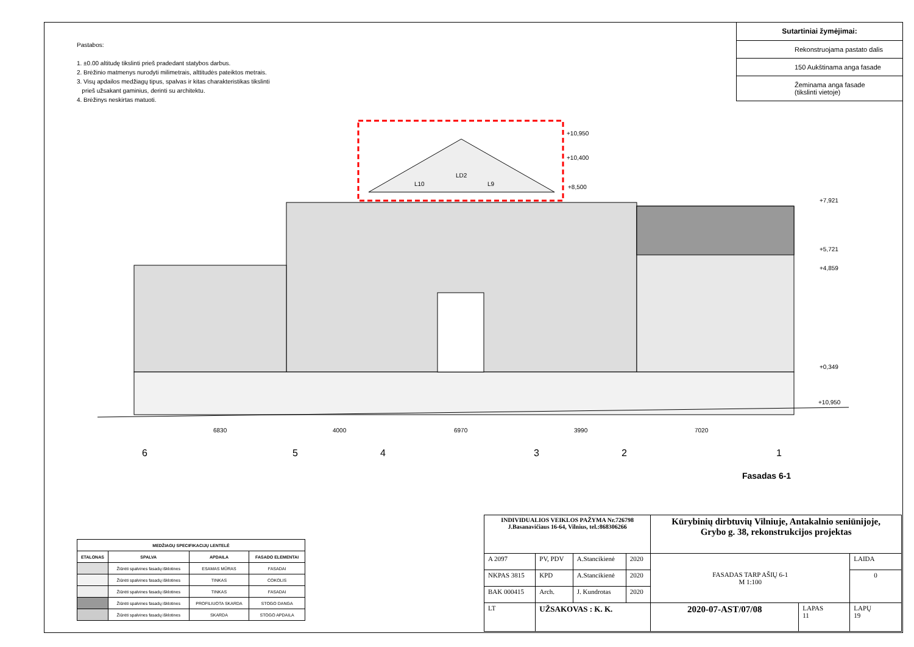Pastabos:
1. ±0.00 altitudę tikslinti prieš pradedant statybos darbus.
2. Brėžinio matmenys nurodyti milimetrais, alttitudės pateiktos metrais.
3. Visų apdailos medžiagų tipus, spalvas ir kitas charakteristikas tikslinti
prieš užsakant gaminius, derinti su architektu.
4. Brėžinys neskirtas matuoti.
Sutartiniai žymėjimai:
Rekonstruojama pastato dalis
150 Aukštinama anga fasade
Žeminama anga fasade
(tikslinti vietoje)
L10
LD2
L9
+10,950
+10,400
+8,500
+7,921
+5,721
+4,859
+0,349
+10,950
6830
4000
6970
3990
7020
6
5
4
3
2
1
Fasadas 6-1
| MEDŽIAGŲ SPECIFIKACIJŲ LENTELĖ | | | |
| --- | --- | --- | --- |
| ETALONAS | SPALVA | APDAILA | FASADO ELEMENTAI |
| | Žiūrėti spalvines fasadų išklotines | ESAMAS MŪRAS | FASADAI |
| | Žiūrėti spalvines fasadų išklotines | TINKAS | COKOLIS |
| | Žiūrėti spalvines fasadų išklotines | TINKAS | FASADAI |
| | Žiūrėti spalvines fasadų išklotines | PROFILIUOTA SKARDA | STOGO DANGA |
| | Žiūrėti spalvines fasadų išklotines | SKARDA | STOGO APDAILA |
| INDIVIDUALIOS VEIKLOS PAŽYMA Nr.726798 J.Basanavičiaus 16-64, Vilnius, tel.:868306266 | | | | Kūrybinių dirbtuvių Vilniuje, Antakalnio seniūnijoje, Grybo g. 38, rekonstrukcijos projektas | | |
| A 2097 | PV, PDV | A.Stancikienė | 2020 | FASADAS TARP AŠIŲ 6-1 M 1:100 | | LAIDA |
| NKPAS 3815 | KPD | A.Stancikienė | 2020 | | | 0 |
| BAK 000415 | Arch. | J. Kundrotas | 2020 | | | |
| LT | UŽSAKOVAS : K. K. | | | 2020-07-AST/07/08 | LAPAS 11 | LAPŲ 19 |